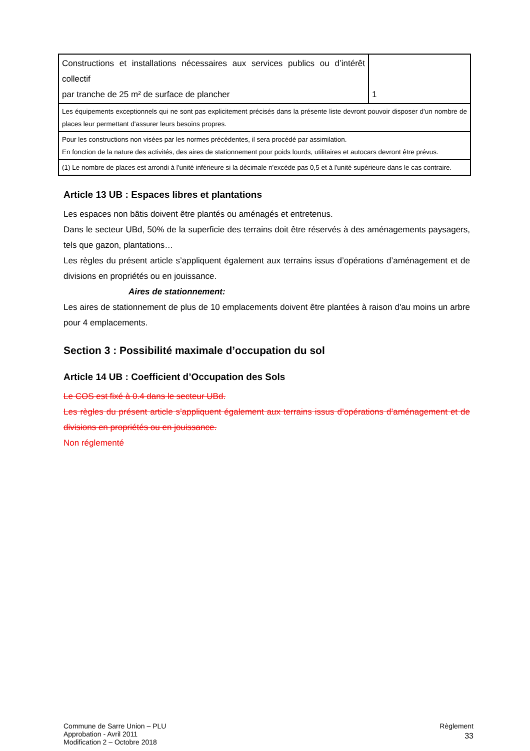| Constructions et installations nécessaires aux services publics ou d’intérêt collectif par tranche de 25 m² de surface de plancher | 1 |
| Les équipements exceptionnels qui ne sont pas explicitement précisés dans la présente liste devront pouvoir disposer d'un nombre de places leur permettant d'assurer leurs besoins propres. | |
| Pour les constructions non visées par les normes précédentes, il sera procédé par assimilation. En fonction de la nature des activités, des aires de stationnement pour poids lourds, utilitaires et autocars devront être prévus. | |
| (1) Le nombre de places est arrondi à l'unité inférieure si la décimale n'excède pas 0,5 et à l'unité supérieure dans le cas contraire. | |
Article 13 UB : Espaces libres et plantations
Les espaces non bâtis doivent être plantés ou aménagés et entretenus.
Dans le secteur UBd, 50% de la superficie des terrains doit être réservés à des aménagements paysagers, tels que gazon, plantations…
Les règles du présent article s’appliquent également aux terrains issus d’opérations d’aménagement et de divisions en propriétés ou en jouissance.
Aires de stationnement:
Les aires de stationnement de plus de 10 emplacements doivent être plantées à raison d'au moins un arbre pour 4 emplacements.
Section 3 : Possibilité maximale d’occupation du sol
Article 14 UB : Coefficient d’Occupation des Sols
Le COS est fixé à 0.4 dans le secteur UBd.
Les règles du présent article s’appliquent également aux terrains issus d’opérations d’aménagement et de divisions en propriétés ou en jouissance.
Non réglementé
Commune de Sarre Union – PLU
Approbation - Avril 2011
Modification 2 – Octobre 2018
Règlement
33